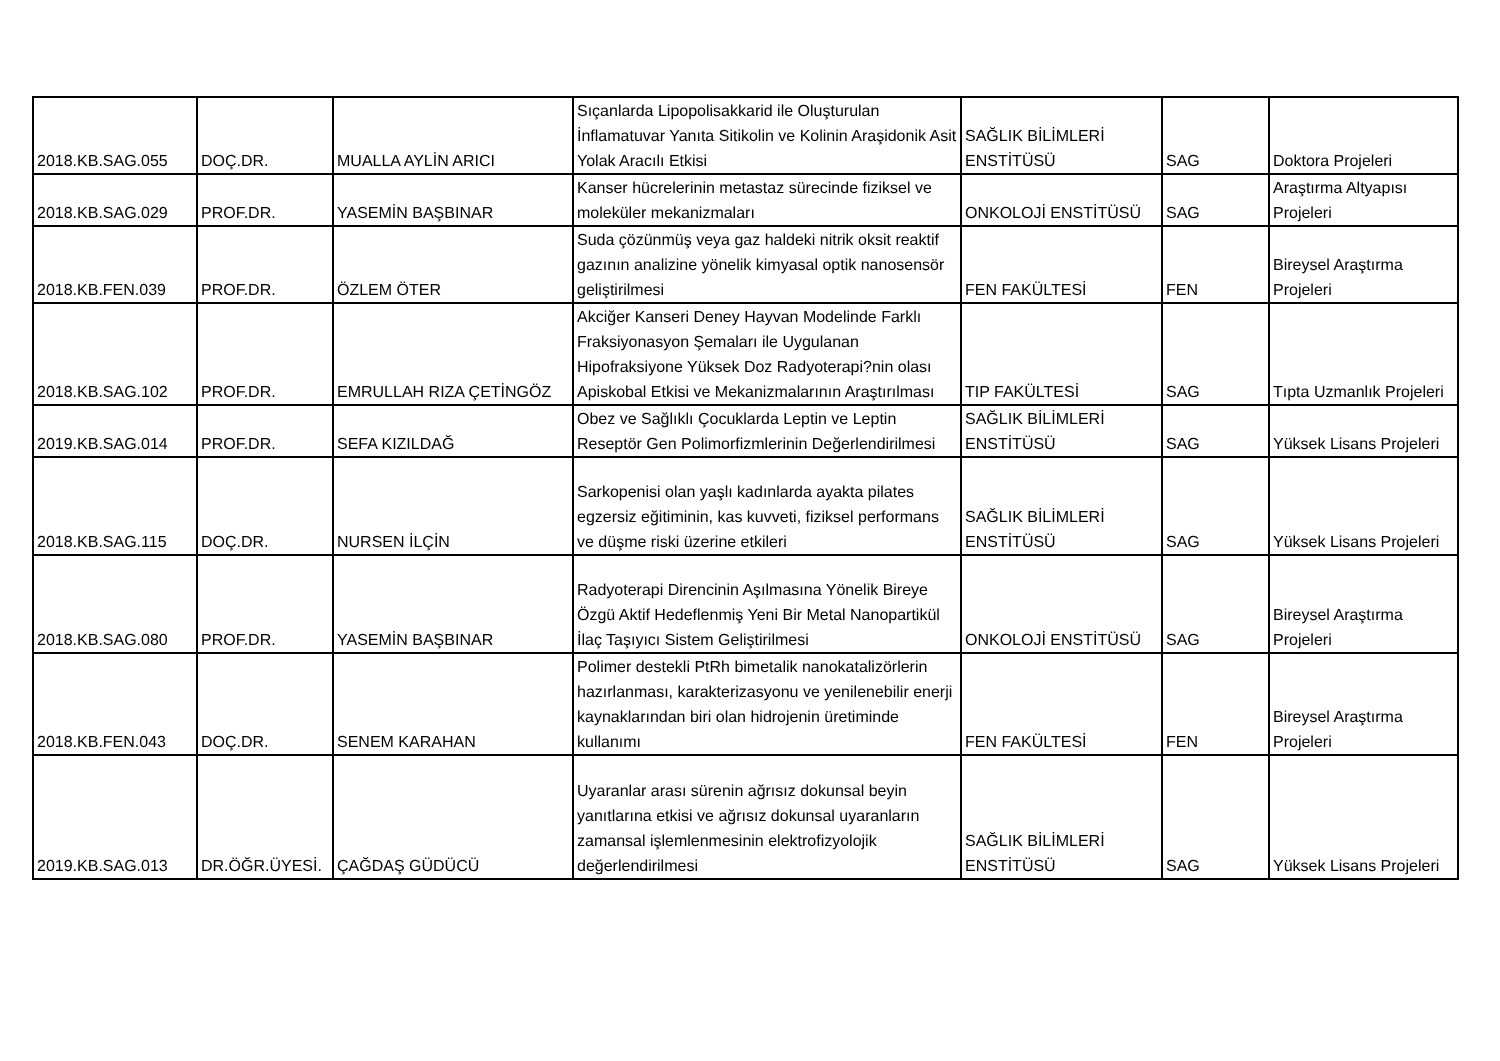| 2018.KB.SAG.055 | DOÇ.DR. | MUALLA AYLİN ARICI | Sıçanlarda Lipopolisakkarid ile Oluşturulan İnflamatuvar Yanıta Sitikolin ve Kolinin Araşidonik Asit Yolak Aracılı Etkisi | SAĞLIK BİLİMLERİ ENSTİTÜSÜ | SAG | Doktora Projeleri |
| 2018.KB.SAG.029 | PROF.DR. | YASEMİN BAŞBINAR | Kanser hücrelerinin metastaz sürecinde fiziksel ve moleküler mekanizmaları | ONKOLOJİ ENSTİTÜSÜ | SAG | Araştırma Altyapısı Projeleri |
| 2018.KB.FEN.039 | PROF.DR. | ÖZLEM ÖTER | Suda çözünmüş veya gaz haldeki nitrik oksit reaktif gazının analizine yönelik kimyasal optik nanosensör geliştirilmesi | FEN FAKÜLTESİ | FEN | Bireysel Araştırma Projeleri |
| 2018.KB.SAG.102 | PROF.DR. | EMRULLAH RIZA ÇETİNGÖZ | Akciğer Kanseri Deney Hayvan Modelinde Farklı Fraksiyonasyon Şemaları ile Uygulanan Hipofraksiyone Yüksek Doz Radyoterapi?nin olası Apiskobal Etkisi ve Mekanizmalarının Araştırılması | TIP FAKÜLTESİ | SAG | Tıpta Uzmanlık Projeleri |
| 2019.KB.SAG.014 | PROF.DR. | SEFA KIZILDAĞ | Obez ve Sağlıklı Çocuklarda Leptin ve Leptin Reseptör Gen Polimorfizmlerinin Değerlendirilmesi | SAĞLIK BİLİMLERİ ENSTİTÜSÜ | SAG | Yüksek Lisans Projeleri |
| 2018.KB.SAG.115 | DOÇ.DR. | NURSEN İLÇİN | Sarkopenisi olan yaşlı kadınlarda ayakta pilates egzersiz eğitiminin, kas kuvveti, fiziksel performans ve düşme riski üzerine etkileri | SAĞLIK BİLİMLERİ ENSTİTÜSÜ | SAG | Yüksek Lisans Projeleri |
| 2018.KB.SAG.080 | PROF.DR. | YASEMİN BAŞBINAR | Radyoterapi Direncinin Aşılmasına Yönelik Bireye Özgü Aktif Hedeflenmiş Yeni Bir Metal Nanopartikül İlaç Taşıyıcı Sistem Geliştirilmesi | ONKOLOJİ ENSTİTÜSÜ | SAG | Bireysel Araştırma Projeleri |
| 2018.KB.FEN.043 | DOÇ.DR. | SENEM KARAHAN | Polimer destekli PtRh bimetalik nanokatalizörlerin hazırlanması, karakterizasyonu ve yenilenebilir enerji kaynaklarından biri olan hidrojenin üretiminde kullanımı | FEN FAKÜLTESİ | FEN | Bireysel Araştırma Projeleri |
| 2019.KB.SAG.013 | DR.ÖĞR.ÜYESİ. | ÇAĞDAŞ GÜDÜCÜ | Uyaranlar arası sürenin ağrısız dokunsal beyin yanıtlarına etkisi ve ağrısız dokunsal uyaranların zamansal işlemlenmesinin elektrofizyolojik değerlendirilmesi | SAĞLIK BİLİMLERİ ENSTİTÜSÜ | SAG | Yüksek Lisans Projeleri |